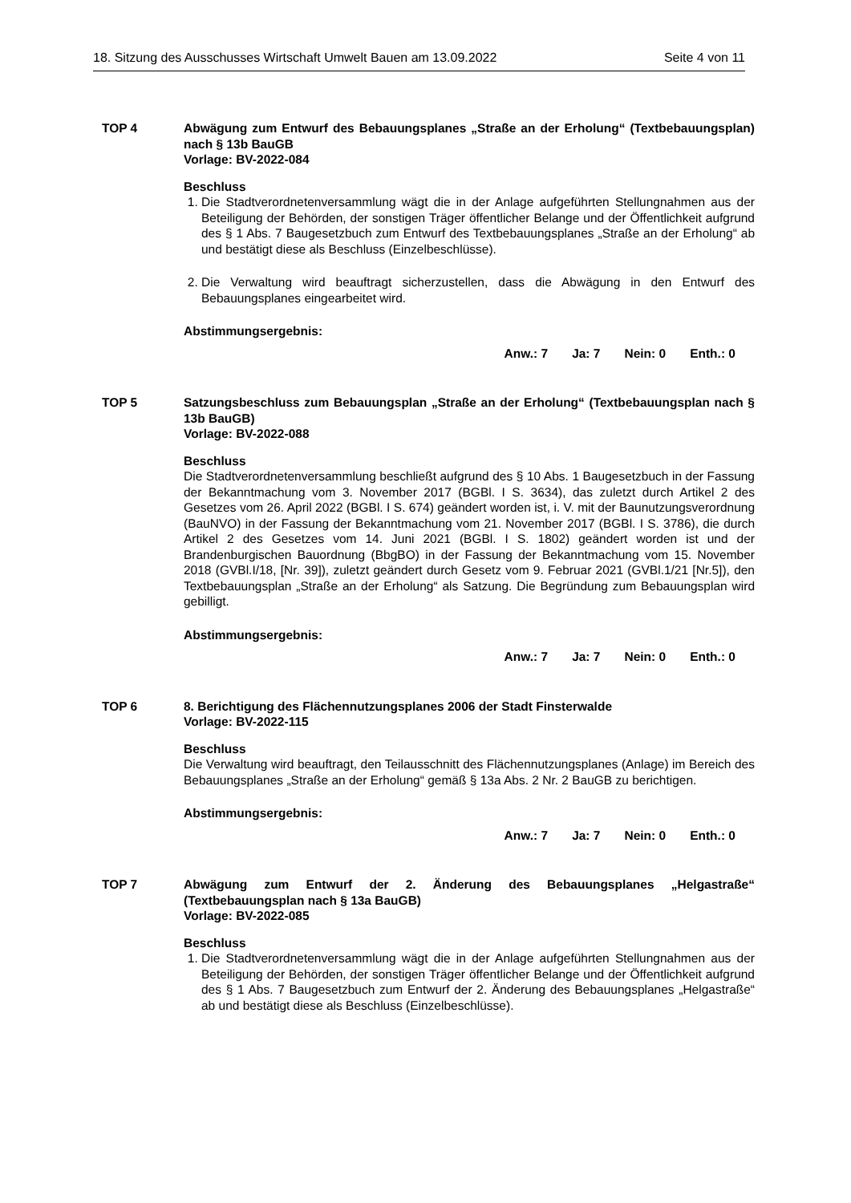18. Sitzung des Ausschusses Wirtschaft Umwelt Bauen am 13.09.2022 Seite 4 von 11
TOP 4 Abwägung zum Entwurf des Bebauungsplanes „Straße an der Erholung“ (Textbebauungsplan) nach § 13b BauGB
Vorlage: BV-2022-084
Beschluss
1. Die Stadtverordnetenversammlung wägt die in der Anlage aufgeführten Stellungnahmen aus der Beteiligung der Behörden, der sonstigen Träger öffentlicher Belange und der Öffentlichkeit aufgrund des § 1 Abs. 7 Baugesetzbuch zum Entwurf des Textbebauungsplanes „Straße an der Erholung“ ab und bestätigt diese als Beschluss (Einzelbeschlüsse).
2. Die Verwaltung wird beauftragt sicherzustellen, dass die Abwägung in den Entwurf des Bebauungsplanes eingearbeitet wird.
Abstimmungsergebnis:
Anw.: 7 Ja: 7 Nein: 0 Enth.: 0
TOP 5 Satzungsbeschluss zum Bebauungsplan „Straße an der Erholung“ (Textbebauungsplan nach § 13b BauGB)
Vorlage: BV-2022-088
Beschluss
Die Stadtverordnetenversammlung beschließt aufgrund des § 10 Abs. 1 Baugesetzbuch in der Fassung der Bekanntmachung vom 3. November 2017 (BGBl. I S. 3634), das zuletzt durch Artikel 2 des Gesetzes vom 26. April 2022 (BGBl. I S. 674) geändert worden ist, i. V. mit der Baunutzungsverordnung (BauNVO) in der Fassung der Bekanntmachung vom 21. November 2017 (BGBl. I S. 3786), die durch Artikel 2 des Gesetzes vom 14. Juni 2021 (BGBl. I S. 1802) geändert worden ist und der Brandenburgischen Bauordnung (BbgBO) in der Fassung der Bekanntmachung vom 15. November 2018 (GVBl.I/18, [Nr. 39]), zuletzt geändert durch Gesetz vom 9. Februar 2021 (GVBl.1/21 [Nr.5]), den Textbebauungsplan „Straße an der Erholung“ als Satzung. Die Begründung zum Bebauungsplan wird gebilligt.
Abstimmungsergebnis:
Anw.: 7 Ja: 7 Nein: 0 Enth.: 0
TOP 6 8. Berichtigung des Flächennutzungsplanes 2006 der Stadt Finsterwalde
Vorlage: BV-2022-115
Beschluss
Die Verwaltung wird beauftragt, den Teilausschnitt des Flächennutzungsplanes (Anlage) im Bereich des Bebauungsplanes „Straße an der Erholung“ gemäß § 13a Abs. 2 Nr. 2 BauGB zu berichtigen.
Abstimmungsergebnis:
Anw.: 7 Ja: 7 Nein: 0 Enth.: 0
TOP 7 Abwägung zum Entwurf der 2. Änderung des Bebauungsplanes „Helgastraße“ (Textbebauungsplan nach § 13a BauGB)
Vorlage: BV-2022-085
Beschluss
1. Die Stadtverordnetenversammlung wägt die in der Anlage aufgeführten Stellungnahmen aus der Beteiligung der Behörden, der sonstigen Träger öffentlicher Belange und der Öffentlichkeit aufgrund des § 1 Abs. 7 Baugesetzbuch zum Entwurf der 2. Änderung des Bebauungsplanes „Helgastraße“ ab und bestätigt diese als Beschluss (Einzelbeschlüsse).